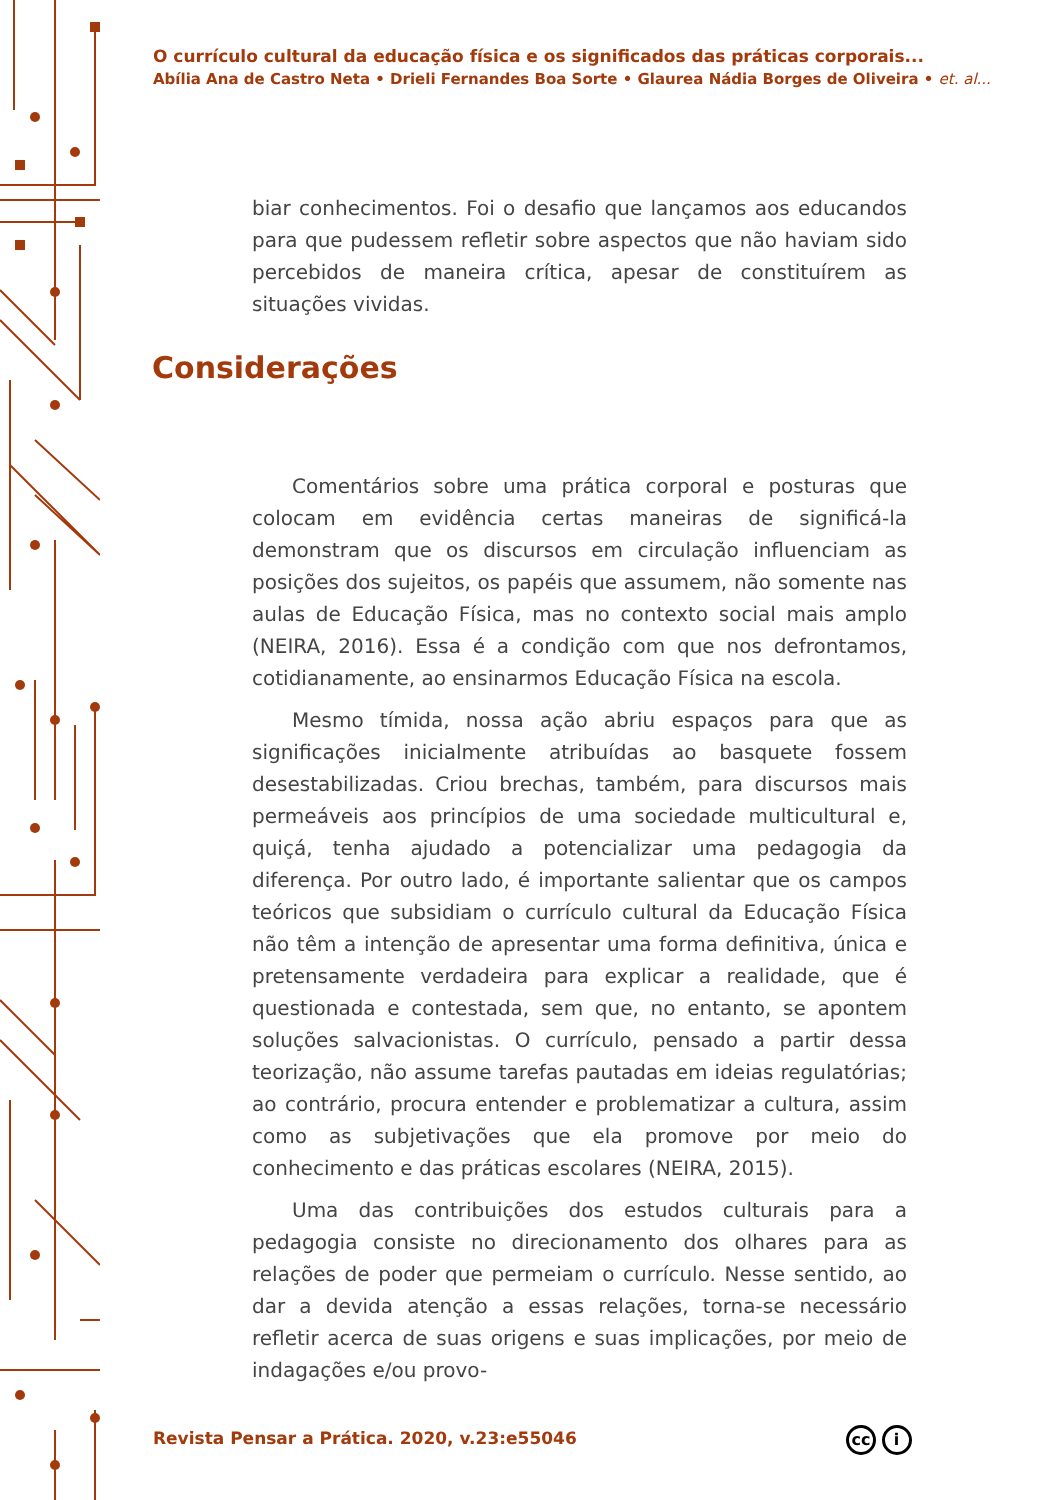O currículo cultural da educação física e os significados das práticas corporais...
Abília Ana de Castro Neta • Drieli Fernandes Boa Sorte • Glaurea Nádia Borges de Oliveira • et. al...
biar conhecimentos. Foi o desafio que lançamos aos educandos para que pudessem refletir sobre aspectos que não haviam sido percebidos de maneira crítica, apesar de constituírem as situações vividas.
Considerações
Comentários sobre uma prática corporal e posturas que colocam em evidência certas maneiras de significá-la demonstram que os discursos em circulação influenciam as posições dos sujeitos, os papéis que assumem, não somente nas aulas de Educação Física, mas no contexto social mais amplo (NEIRA, 2016). Essa é a condição com que nos defrontamos, cotidianamente, ao ensinarmos Educação Física na escola.
Mesmo tímida, nossa ação abriu espaços para que as significações inicialmente atribuídas ao basquete fossem desestabilizadas. Criou brechas, também, para discursos mais permeáveis aos princípios de uma sociedade multicultural e, quiçá, tenha ajudado a potencializar uma pedagogia da diferença. Por outro lado, é importante salientar que os campos teóricos que subsidiam o currículo cultural da Educação Física não têm a intenção de apresentar uma forma definitiva, única e pretensamente verdadeira para explicar a realidade, que é questionada e contestada, sem que, no entanto, se apontem soluções salvacionistas. O currículo, pensado a partir dessa teorização, não assume tarefas pautadas em ideias regulatórias; ao contrário, procura entender e problematizar a cultura, assim como as subjetivações que ela promove por meio do conhecimento e das práticas escolares (NEIRA, 2015).
Uma das contribuições dos estudos culturais para a pedagogia consiste no direcionamento dos olhares para as relações de poder que permeiam o currículo. Nesse sentido, ao dar a devida atenção a essas relações, torna-se necessário refletir acerca de suas origens e suas implicações, por meio de indagações e/ou provo-
Revista Pensar a Prática. 2020, v.23:e55046
cc i